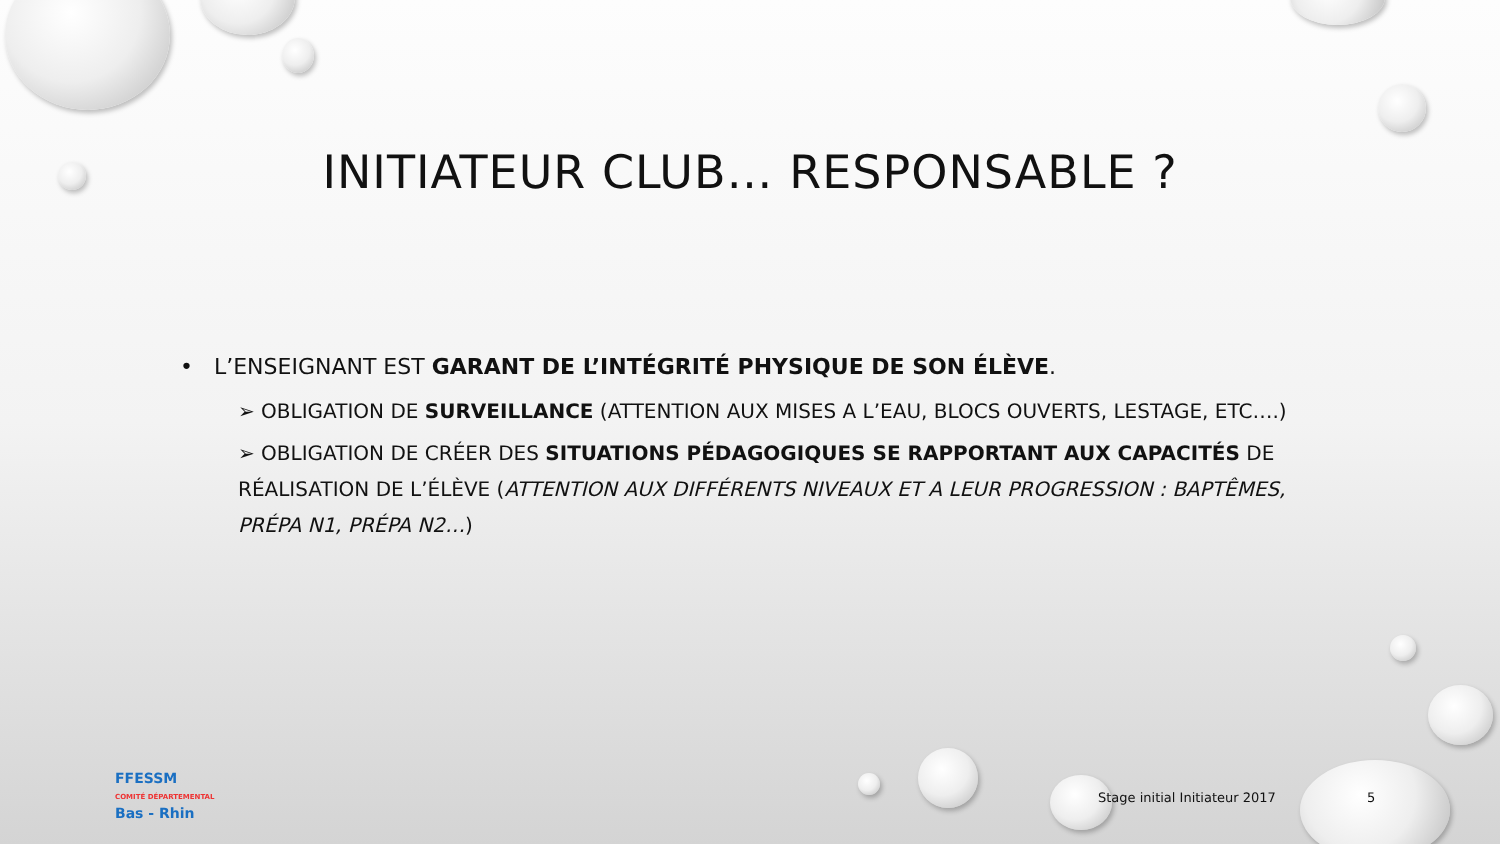INITIATEUR CLUB… RESPONSABLE ?
• L’ENSEIGNANT EST GARANT DE L’INTÉGRITÉ PHYSIQUE DE SON ÉLÈVE.
➢ OBLIGATION DE SURVEILLANCE (ATTENTION AUX MISES A L’EAU, BLOCS OUVERTS, LESTAGE, ETC….)
➢ OBLIGATION DE CRÉER DES SITUATIONS PÉDAGOGIQUES SE RAPPORTANT AUX CAPACITÉS DE RÉALISATION DE L’ÉLÈVE (ATTENTION AUX DIFFÉRENTS NIVEAUX ET A LEUR PROGRESSION : BAPTÊMES, PRÉPA N1, PRÉPA N2…)
FFESSM
COMITÉ DÉPARTEMENTAL
Bas - Rhin
Stage initial Initiateur 2017 5